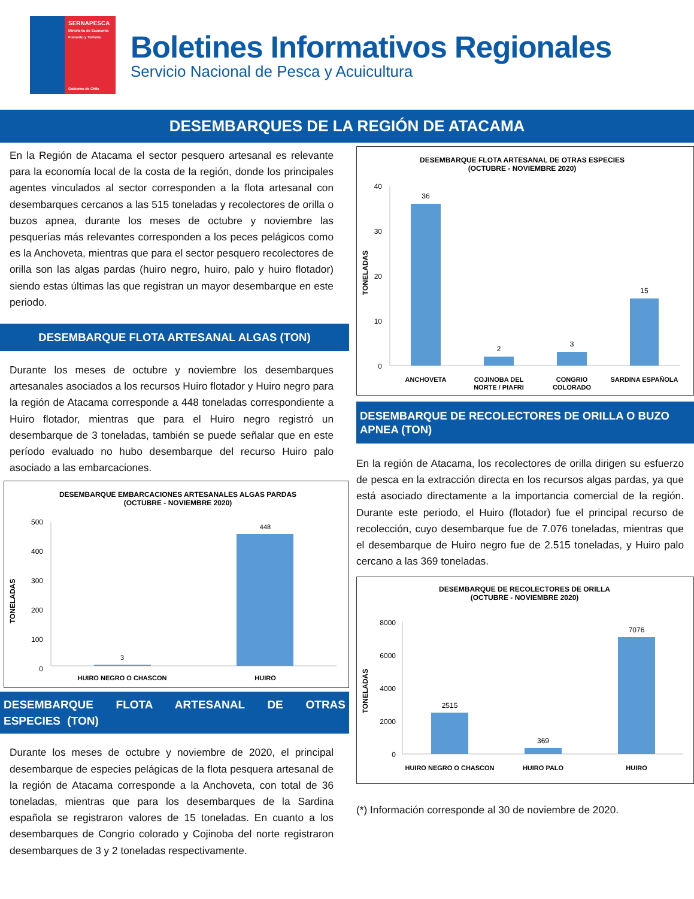SERNAPESCA
Ministerio de Economía Fomento y Turismo
Gobierno de Chile
Boletines Informativos Regionales
Servicio Nacional de Pesca y Acuicultura
DESEMBARQUES DE LA REGIÓN DE ATACAMA
En la Región de Atacama el sector pesquero artesanal es relevante para la economía local de la costa de la región, donde los principales agentes vinculados al sector corresponden a la flota artesanal con desembarques cercanos a las 515 toneladas y recolectores de orilla o buzos apnea, durante los meses de octubre y noviembre las pesquerías más relevantes corresponden a los peces pelágicos como es la Anchoveta, mientras que para el sector pesquero recolectores de orilla son las algas pardas (huiro negro, huiro, palo y huiro flotador) siendo estas últimas las que registran un mayor desembarque en este periodo.
DESEMBARQUE FLOTA ARTESANAL ALGAS (TON)
Durante los meses de octubre y noviembre los desembarques artesanales asociados a los recursos Huiro flotador y Huiro negro para la región de Atacama corresponde a 448 toneladas correspondiente a Huiro flotador, mientras que para el Huiro negro registró un desembarque de 3 toneladas, también se puede señalar que en este período evaluado no hubo desembarque del recurso Huiro palo asociado a las embarcaciones.
DESEMBARQUE EMBARCACIONES ARTESANALES ALGAS PARDAS
(OCTUBRE - NOVIEMBRE 2020)
TONELADAS
500
400
300
200
100
0
3
448
HUIRO NEGRO O CHASCON
HUIRO
DESEMBARQUE FLOTA ARTESANAL DE OTRAS ESPECIES (TON)
Durante los meses de octubre y noviembre de 2020, el principal desembarque de especies pelágicas de la flota pesquera artesanal de la región de Atacama corresponde a la Anchoveta, con total de 36 toneladas, mientras que para los desembarques de la Sardina española se registraron valores de 15 toneladas. En cuanto a los desembarques de Congrio colorado y Cojinoba del norte registraron desembarques de 3 y 2 toneladas respectivamente.
DESEMBARQUE FLOTA ARTESANAL DE OTRAS ESPECIES
(OCTUBRE - NOVIEMBRE 2020)
TONELADAS
40
30
20
10
0
36
2
3
15
ANCHOVETA
COJINOBA DEL
NORTE / PIAFRI
CONGRIO
COLORADO
SARDINA ESPAÑOLA
DESEMBARQUE DE RECOLECTORES DE ORILLA O BUZO APNEA (TON)
En la región de Atacama, los recolectores de orilla dirigen su esfuerzo de pesca en la extracción directa en los recursos algas pardas, ya que está asociado directamente a la importancia comercial de la región. Durante este periodo, el Huiro (flotador) fue el principal recurso de recolección, cuyo desembarque fue de 7.076 toneladas, mientras que el desembarque de Huiro negro fue de 2.515 toneladas, y Huiro palo cercano a las 369 toneladas.
DESEMBARQUE DE RECOLECTORES DE ORILLA
(OCTUBRE - NOVIEMBRE 2020)
TONELADAS
8000
6000
4000
2000
0
2515
369
7076
HUIRO NEGRO O CHASCON
HUIRO PALO
HUIRO
(*) Información corresponde al 30 de noviembre de 2020.